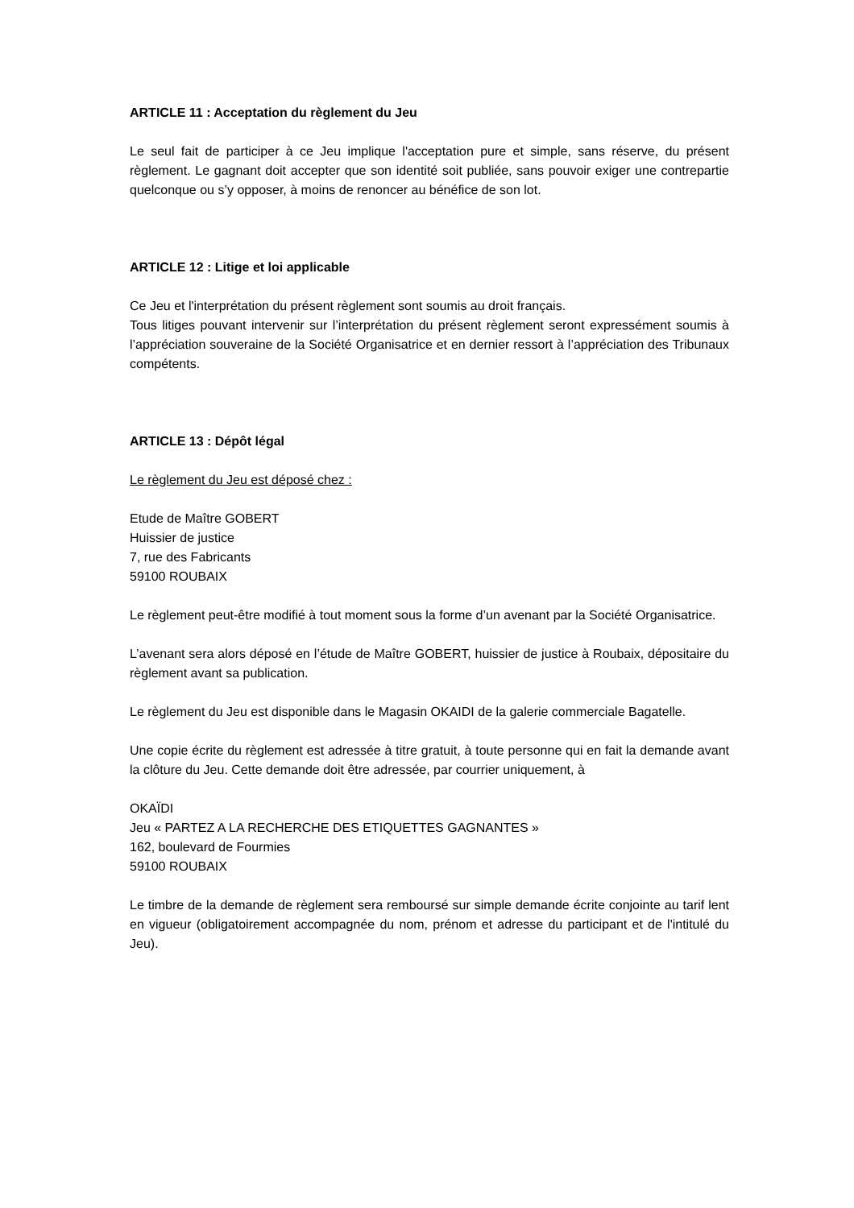ARTICLE 11 : Acceptation du règlement du Jeu
Le seul fait de participer à ce Jeu implique l'acceptation pure et simple, sans réserve, du présent règlement. Le gagnant doit accepter que son identité soit publiée, sans pouvoir exiger une contrepartie quelconque ou s’y opposer, à moins de renoncer au bénéfice de son lot.
ARTICLE 12 : Litige et loi applicable
Ce Jeu et l'interprétation du présent règlement sont soumis au droit français.
Tous litiges pouvant intervenir sur l’interprétation du présent règlement seront expressément soumis à l’appréciation souveraine de la Société Organisatrice et en dernier ressort à l’appréciation des Tribunaux compétents.
ARTICLE 13 : Dépôt légal
Le règlement du Jeu est déposé chez :
Etude de Maître GOBERT
Huissier de justice
7, rue des Fabricants
59100 ROUBAIX
Le règlement peut-être modifié à tout moment sous la forme d’un avenant par la Société Organisatrice.
L’avenant sera alors déposé en l’étude de Maître GOBERT, huissier de justice à Roubaix, dépositaire du règlement avant sa publication.
Le règlement du Jeu est disponible dans le Magasin OKAIDI de la galerie commerciale Bagatelle.
Une copie écrite du règlement est adressée à titre gratuit, à toute personne qui en fait la demande avant la clôture du Jeu. Cette demande doit être adressée, par courrier uniquement, à
OKAÏDI
Jeu « PARTEZ A LA RECHERCHE DES ETIQUETTES GAGNANTES »
162, boulevard de Fourmies
59100 ROUBAIX
Le timbre de la demande de règlement sera remboursé sur simple demande écrite conjointe au tarif lent en vigueur (obligatoirement accompagnée du nom, prénom et adresse du participant et de l'intitulé du Jeu).